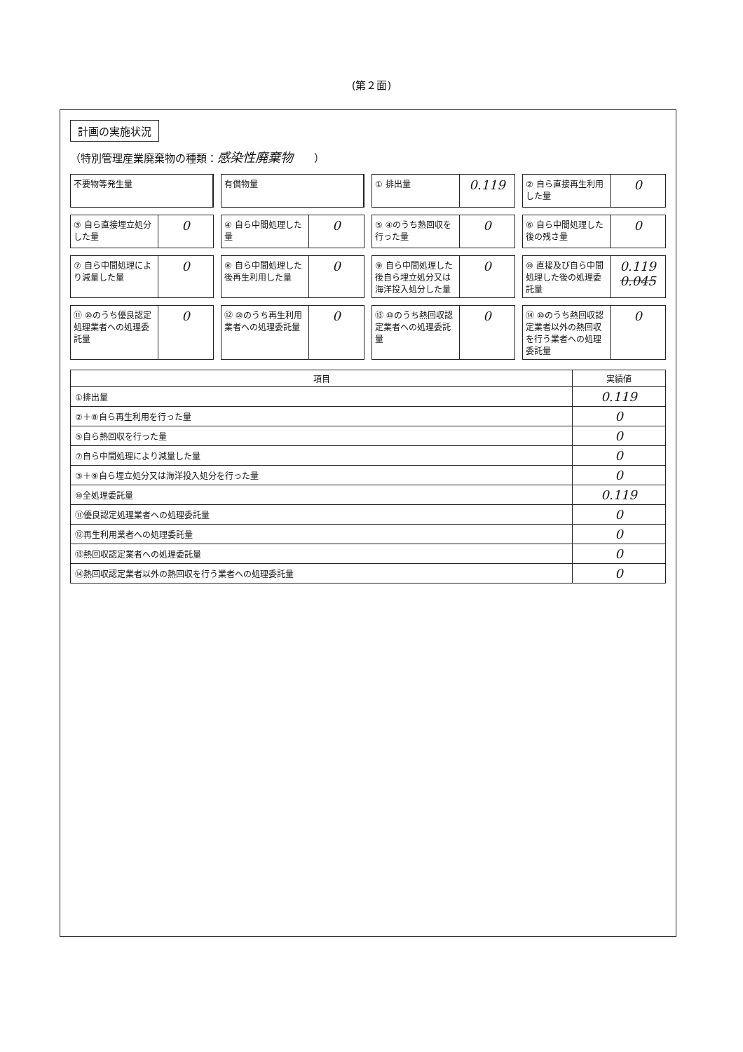(第２面)
計画の実施状況
（特別管理産業廃棄物の種類：感染性廃棄物　　）
不要物等発生量
有償物量
① 排出量
0.119
② 自ら直接再生利用した量
0
③ 自ら直接埋立処分した量
0
④ 自ら中間処理した量
0
⑤ ④のうち熱回収を行った量
0
⑥ 自ら中間処理した後の残さ量
0
⑦ 自ら中間処理により減量した量
0
⑧ 自ら中間処理した後再生利用した量
0
⑨ 自ら中間処理した後自ら埋立処分又は海洋投入処分した量
0
⑩ 直接及び自ら中間処理した後の処理委託量
0.119 0.045
⑪ ⑩のうち優良認定処理業者への処理委託量
0
⑫ ⑩のうち再生利用業者への処理委託量
0
⑬ ⑩のうち熱回収認定業者への処理委託量
0
⑭ ⑩のうち熱回収認定業者以外の熱回収を行う業者への処理委託量
0
| 項目 | 実績値 |
| --- | --- |
| ①排出量 | 0.119 |
| ②＋⑧自ら再生利用を行った量 | 0 |
| ⑤自ら熱回収を行った量 | 0 |
| ⑦自ら中間処理により減量した量 | 0 |
| ③＋⑨自ら埋立処分又は海洋投入処分を行った量 | 0 |
| ⑩全処理委託量 | 0.119 |
| ⑪優良認定処理業者への処理委託量 | 0 |
| ⑫再生利用業者への処理委託量 | 0 |
| ⑬熱回収認定業者への処理委託量 | 0 |
| ⑭熱回収認定業者以外の熱回収を行う業者への処理委託量 | 0 |